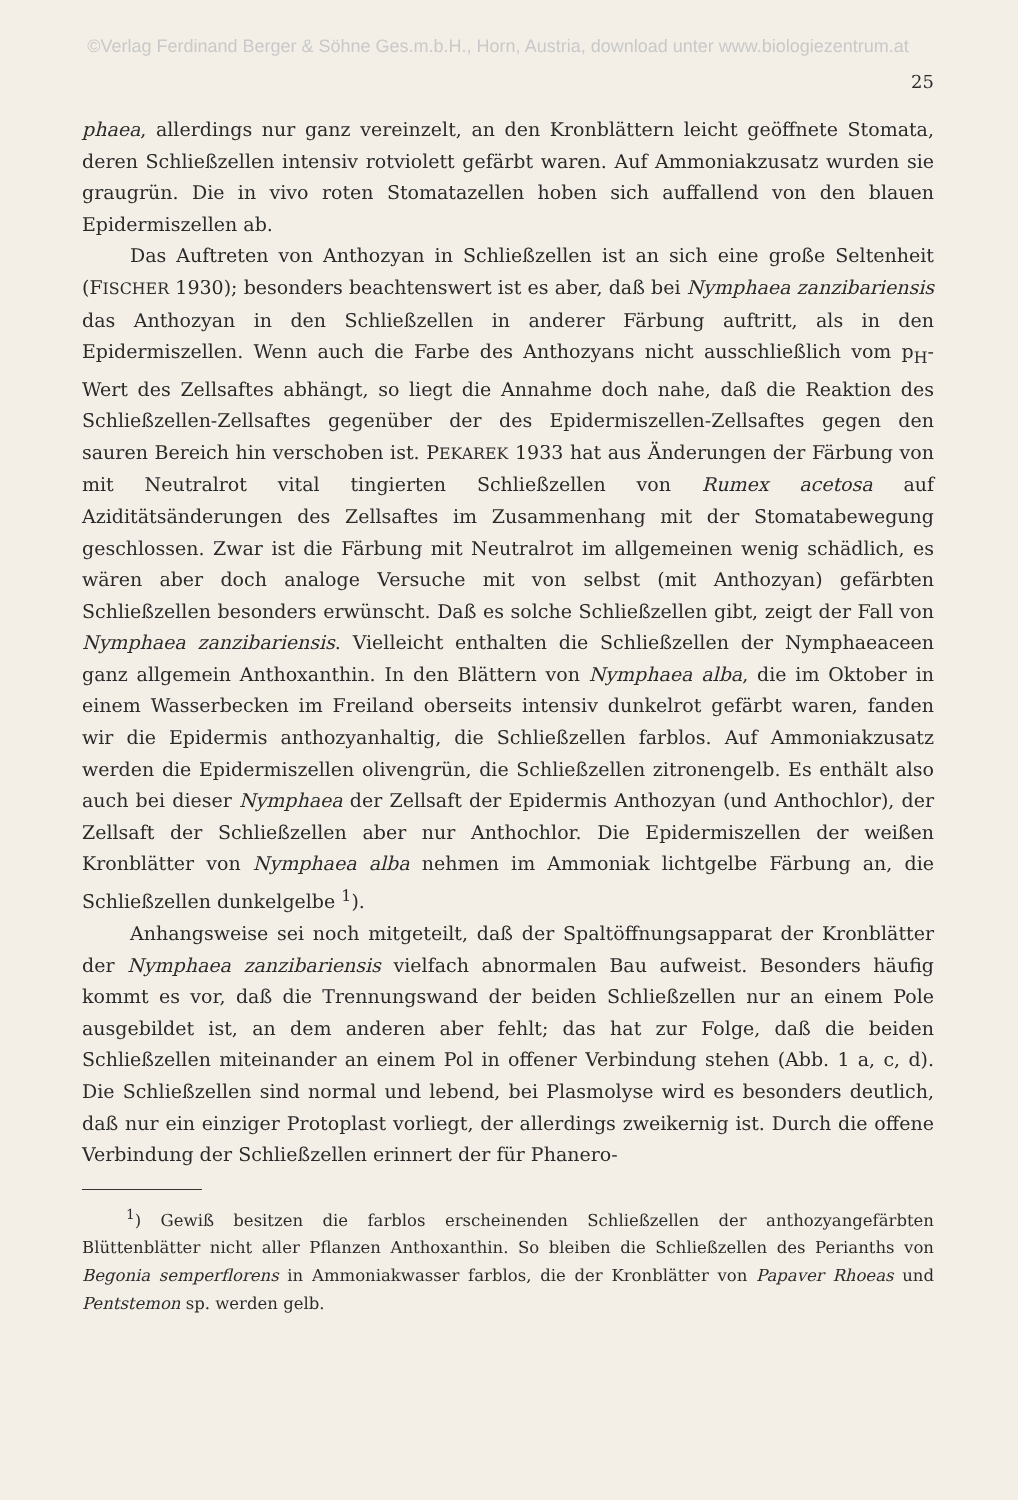©Verlag Ferdinand Berger & Söhne Ges.m.b.H., Horn, Austria, download unter www.biologiezentrum.at
25
phaea, allerdings nur ganz vereinzelt, an den Kronblättern leicht geöffnete Stomata, deren Schließzellen intensiv rotviolett gefärbt waren. Auf Ammoniakzusatz wurden sie graugrün. Die in vivo roten Stomatazellen hoben sich auffallend von den blauen Epidermiszellen ab.
Das Auftreten von Anthozyan in Schließzellen ist an sich eine große Seltenheit (FISCHER 1930); besonders beachtenswert ist es aber, daß bei Nymphaea zanzibariensis das Anthozyan in den Schließzellen in anderer Färbung auftritt, als in den Epidermiszellen. Wenn auch die Farbe des Anthozyans nicht ausschließlich vom p<sub>H</sub>-Wert des Zellsaftes abhängt, so liegt die Annahme doch nahe, daß die Reaktion des Schließzellen-Zellsaftes gegenüber der des Epidermiszellen-Zellsaftes gegen den sauren Bereich hin verschoben ist. PEKAREK 1933 hat aus Änderungen der Färbung von mit Neutralrot vital tingierten Schließzellen von Rumex acetosa auf Aziditätsänderungen des Zellsaftes im Zusammenhang mit der Stomatabewegung geschlossen. Zwar ist die Färbung mit Neutralrot im allgemeinen wenig schädlich, es wären aber doch analoge Versuche mit von selbst (mit Anthozyan) gefärbten Schließzellen besonders erwünscht. Daß es solche Schließzellen gibt, zeigt der Fall von Nymphaea zanzibariensis. Vielleicht enthalten die Schließzellen der Nymphaeaceen ganz allgemein Anthoxanthin. In den Blättern von Nymphaea alba, die im Oktober in einem Wasserbecken im Freiland oberseits intensiv dunkelrot gefärbt waren, fanden wir die Epidermis anthozyanhaltig, die Schließzellen farblos. Auf Ammoniakzusatz werden die Epidermiszellen olivengrün, die Schließzellen zitronengelb. Es enthält also auch bei dieser Nymphaea der Zellsaft der Epidermis Anthozyan (und Anthochlor), der Zellsaft der Schließzellen aber nur Anthochlor. Die Epidermiszellen der weißen Kronblätter von Nymphaea alba nehmen im Ammoniak lichtgelbe Färbung an, die Schließzellen dunkelgelbe <sup>1</sup>).
Anhangsweise sei noch mitgeteilt, daß der Spaltöffnungsapparat der Kronblätter der Nymphaea zanzibariensis vielfach abnormalen Bau aufweist. Besonders häufig kommt es vor, daß die Trennungswand der beiden Schließzellen nur an einem Pole ausgebildet ist, an dem anderen aber fehlt; das hat zur Folge, daß die beiden Schließzellen miteinander an einem Pol in offener Verbindung stehen (Abb. 1 a, c, d). Die Schließzellen sind normal und lebend, bei Plasmolyse wird es besonders deutlich, daß nur ein einziger Protoplast vorliegt, der allerdings zweikernig ist. Durch die offene Verbindung der Schließzellen erinnert der für Phanero-
<sup>1</sup>) Gewiß besitzen die farblos erscheinenden Schließzellen der anthozyangefärbten Blüttenblätter nicht aller Pflanzen Anthoxanthin. So bleiben die Schließzellen des Perianths von Begonia semperflorens in Ammoniakwasser farblos, die der Kronblätter von Papaver Rhoeas und Pentstemon sp. werden gelb.